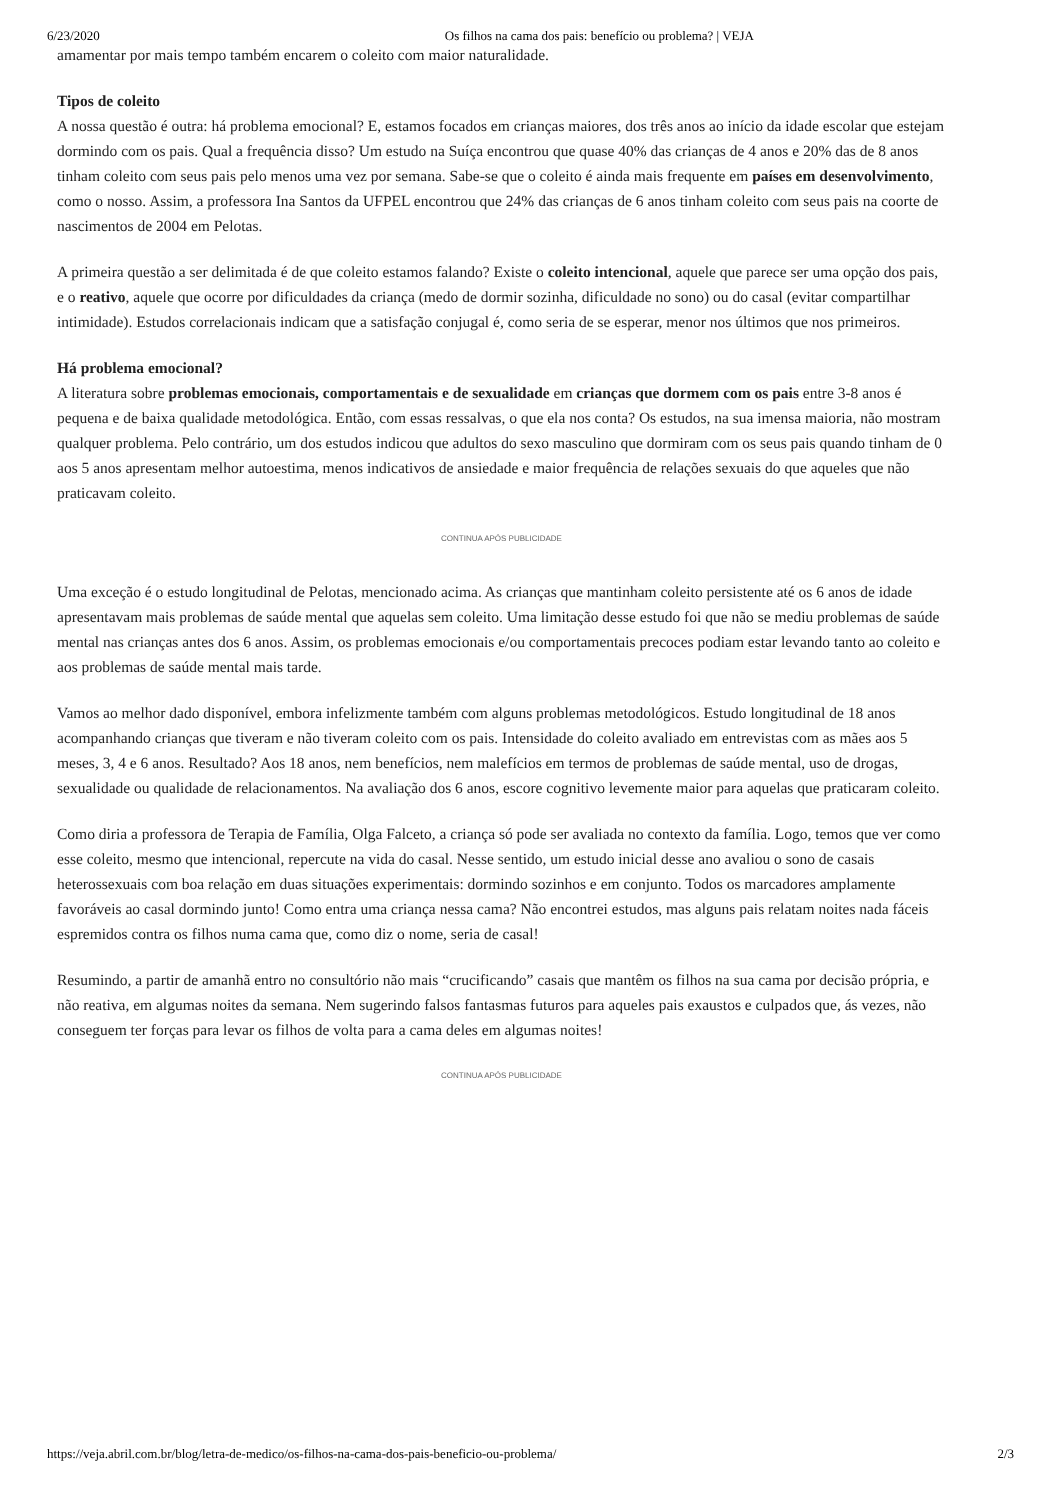6/23/2020 Os filhos na cama dos pais: benefício ou problema? | VEJA
amamentar por mais tempo também encarem o coleito com maior naturalidade.
Tipos de coleito
A nossa questão é outra: há problema emocional? E, estamos focados em crianças maiores, dos três anos ao início da idade escolar que estejam dormindo com os pais. Qual a frequência disso? Um estudo na Suíça encontrou que quase 40% das crianças de 4 anos e 20% das de 8 anos tinham coleito com seus pais pelo menos uma vez por semana. Sabe-se que o coleito é ainda mais frequente em países em desenvolvimento, como o nosso. Assim, a professora Ina Santos da UFPEL encontrou que 24% das crianças de 6 anos tinham coleito com seus pais na coorte de nascimentos de 2004 em Pelotas.
A primeira questão a ser delimitada é de que coleito estamos falando? Existe o coleito intencional, aquele que parece ser uma opção dos pais, e o reativo, aquele que ocorre por dificuldades da criança (medo de dormir sozinha, dificuldade no sono) ou do casal (evitar compartilhar intimidade). Estudos correlacionais indicam que a satisfação conjugal é, como seria de se esperar, menor nos últimos que nos primeiros.
Há problema emocional?
A literatura sobre problemas emocionais, comportamentais e de sexualidade em crianças que dormem com os pais entre 3-8 anos é pequena e de baixa qualidade metodológica. Então, com essas ressalvas, o que ela nos conta? Os estudos, na sua imensa maioria, não mostram qualquer problema. Pelo contrário, um dos estudos indicou que adultos do sexo masculino que dormiram com os seus pais quando tinham de 0 aos 5 anos apresentam melhor autoestima, menos indicativos de ansiedade e maior frequência de relações sexuais do que aqueles que não praticavam coleito.
CONTINUA APÓS PUBLICIDADE
Uma exceção é o estudo longitudinal de Pelotas, mencionado acima. As crianças que mantinham coleito persistente até os 6 anos de idade apresentavam mais problemas de saúde mental que aquelas sem coleito. Uma limitação desse estudo foi que não se mediu problemas de saúde mental nas crianças antes dos 6 anos. Assim, os problemas emocionais e/ou comportamentais precoces podiam estar levando tanto ao coleito e aos problemas de saúde mental mais tarde.
Vamos ao melhor dado disponível, embora infelizmente também com alguns problemas metodológicos. Estudo longitudinal de 18 anos acompanhando crianças que tiveram e não tiveram coleito com os pais. Intensidade do coleito avaliado em entrevistas com as mães aos 5 meses, 3, 4 e 6 anos. Resultado? Aos 18 anos, nem benefícios, nem malefícios em termos de problemas de saúde mental, uso de drogas, sexualidade ou qualidade de relacionamentos. Na avaliação dos 6 anos, escore cognitivo levemente maior para aquelas que praticaram coleito.
Como diria a professora de Terapia de Família, Olga Falceto, a criança só pode ser avaliada no contexto da família. Logo, temos que ver como esse coleito, mesmo que intencional, repercute na vida do casal. Nesse sentido, um estudo inicial desse ano avaliou o sono de casais heterossexuais com boa relação em duas situações experimentais: dormindo sozinhos e em conjunto. Todos os marcadores amplamente favoráveis ao casal dormindo junto! Como entra uma criança nessa cama? Não encontrei estudos, mas alguns pais relatam noites nada fáceis espremidos contra os filhos numa cama que, como diz o nome, seria de casal!
Resumindo, a partir de amanhã entro no consultório não mais “crucificando” casais que mantêm os filhos na sua cama por decisão própria, e não reativa, em algumas noites da semana. Nem sugerindo falsos fantasmas futuros para aqueles pais exaustos e culpados que, ás vezes, não conseguem ter forças para levar os filhos de volta para a cama deles em algumas noites!
CONTINUA APÓS PUBLICIDADE
https://veja.abril.com.br/blog/letra-de-medico/os-filhos-na-cama-dos-pais-beneficio-ou-problema/ 2/3